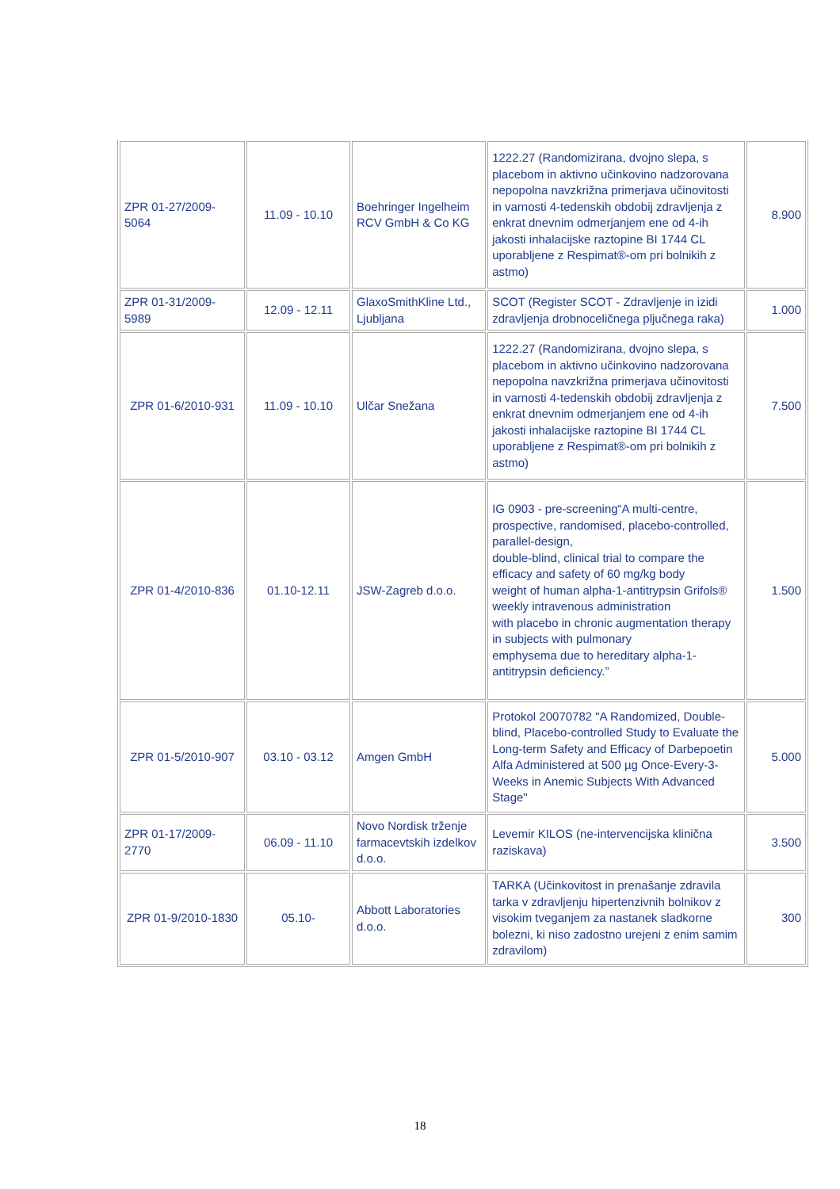| ZPR 01-27/2009-5064 | 11.09 - 10.10 | Boehringer Ingelheim RCV GmbH & Co KG | 1222.27 (Randomizirana, dvojno slepa, s placebom in aktivno učinkovino nadzorovana nepopolna navzkrižna primerjava učinovitosti in varnosti 4-tedenskih obdobij zdravljenja z enkrat dnevnim odmerjanjem ene od 4-ih jakosti inhalacijske raztopine BI 1744 CL uporabljene z Respimat®-om pri bolnikih z astmo) | 8.900 |
| ZPR 01-31/2009-5989 | 12.09 - 12.11 | GlaxoSmithKline Ltd., Ljubljana | SCOT (Register SCOT - Zdravljenje in izidi zdravljenja drobnoceličnega pljučnega raka) | 1.000 |
| ZPR 01-6/2010-931 | 11.09 - 10.10 | Ulčar Snežana | 1222.27 (Randomizirana, dvojno slepa, s placebom in aktivno učinkovino nadzorovana nepopolna navzkrižna primerjava učinovitosti in varnosti 4-tedenskih obdobij zdravljenja z enkrat dnevnim odmerjanjem ene od 4-ih jakosti inhalacijske raztopine BI 1744 CL uporabljene z Respimat®-om pri bolnikih z astmo) | 7.500 |
| ZPR 01-4/2010-836 | 01.10-12.11 | JSW-Zagreb d.o.o. | IG 0903 - pre-screening“A multi-centre, prospective, randomised, placebo-controlled, parallel-design, double-blind, clinical trial to compare the efficacy and safety of 60 mg/kg body weight of human alpha-1-antitrypsin Grifols® weekly intravenous administration with placebo in chronic augmentation therapy in subjects with pulmonary emphysema due to hereditary alpha-1-antitrypsin deficiency.” | 1.500 |
| ZPR 01-5/2010-907 | 03.10 - 03.12 | Amgen GmbH | Protokol 20070782 "A Randomized, Double-blind, Placebo-controlled Study to Evaluate the Long-term Safety and Efficacy of Darbepoetin Alfa Administered at 500 µg Once-Every-3-Weeks in Anemic Subjects With Advanced Stage" | 5.000 |
| ZPR 01-17/2009-2770 | 06.09 - 11.10 | Novo Nordisk trženje farmacevtskih izdelkov d.o.o. | Levemir KILOS (ne-intervencijska klinična raziskava) | 3.500 |
| ZPR 01-9/2010-1830 | 05.10- | Abbott Laboratories d.o.o. | TARKA (Učinkovitost in prenašanje zdravila tarka v zdravljenju hipertenzivnih bolnikov z visokim tveganjem za nastanek sladkorne bolezni, ki niso zadostno urejeni z enim samim zdravilom) | 300 |
18